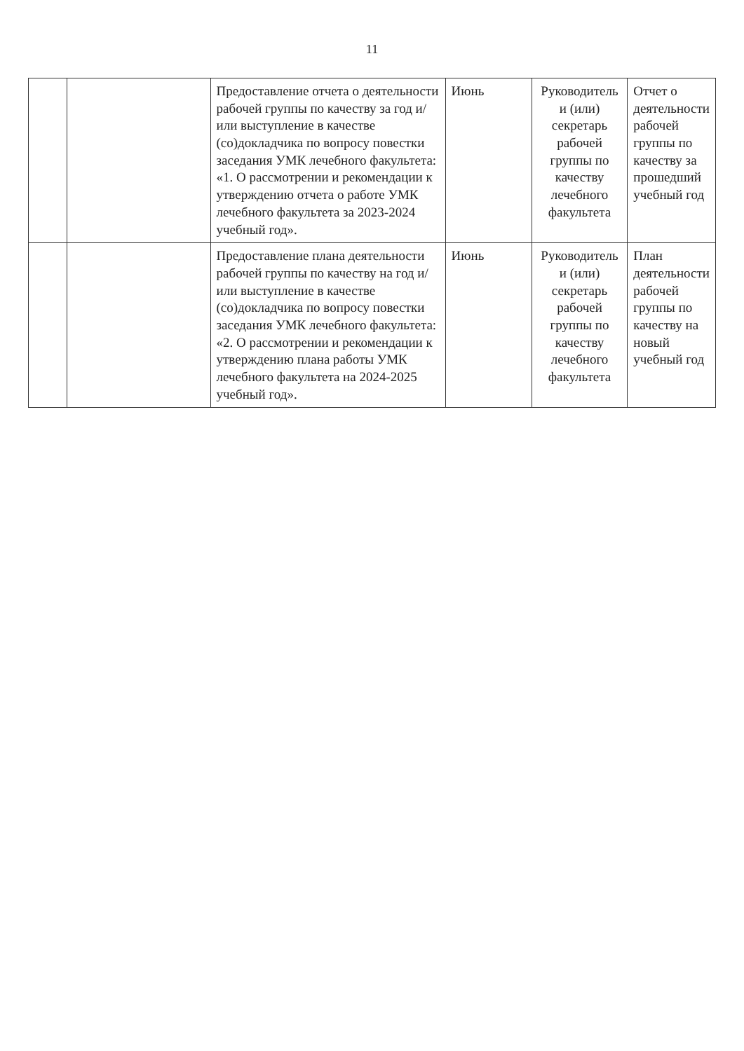11
| | | Предоставление отчета о деятельности рабочей группы по качеству за год и/или выступление в качестве (со)докладчика по вопросу повестки заседания УМК лечебного факультета: «1. О рассмотрении и рекомендации к утверждению отчета о работе УМК лечебного факультета за 2023-2024 учебный год». | Июнь | Руководитель и (или) секретарь рабочей группы по качеству лечебного факультета | Отчет о деятельности рабочей группы по качеству за прошедший учебный год |
| | | Предоставление плана деятельности рабочей группы по качеству на год и/или выступление в качестве (со)докладчика по вопросу повестки заседания УМК лечебного факультета: «2. О рассмотрении и рекомендации к утверждению плана работы УМК лечебного факультета на 2024-2025 учебный год». | Июнь | Руководитель и (или) секретарь рабочей группы по качеству лечебного факультета | План деятельности рабочей группы по качеству на новый учебный год |